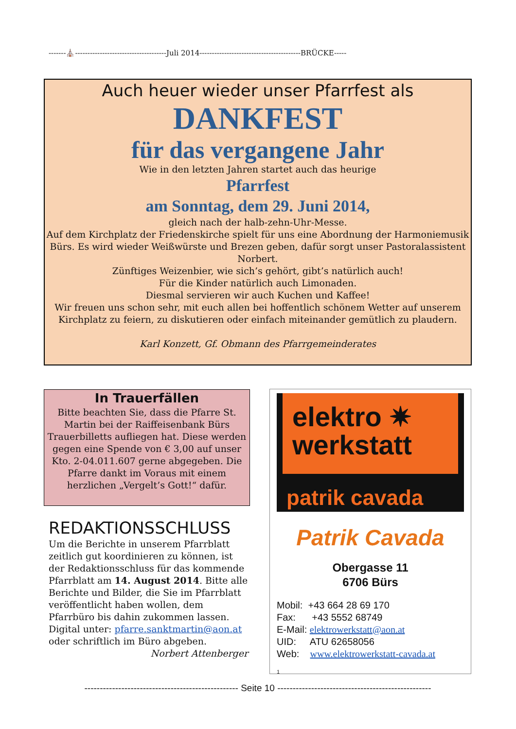-------⛪-------------------------------------Juli 2014-----------------------------------------BRÜCKE-----
Auch heuer wieder unser Pfarrfest als
DANKFEST
für das vergangene Jahr
Wie in den letzten Jahren startet auch das heurige
Pfarrfest
am Sonntag, dem 29. Juni 2014,
gleich nach der halb-zehn-Uhr-Messe.
Auf dem Kirchplatz der Friedenskirche spielt für uns eine Abordnung der Harmoniemusik Bürs. Es wird wieder Weißwürste und Brezen geben, dafür sorgt unser Pastoralassistent Norbert.
Zünftiges Weizenbier, wie sich’s gehört, gibt’s natürlich auch!
Für die Kinder natürlich auch Limonaden.
Diesmal servieren wir auch Kuchen und Kaffee!
Wir freuen uns schon sehr, mit euch allen bei hoffentlich schönem Wetter auf unserem Kirchplatz zu feiern, zu diskutieren oder einfach miteinander gemütlich zu plaudern.
Karl Konzett, Gf. Obmann des Pfarrgemeinderates
In Trauerfällen
Bitte beachten Sie, dass die Pfarre St. Martin bei der Raiffeisenbank Bürs Trauerbilletts aufliegen hat. Diese werden gegen eine Spende von € 3,00 auf unser Kto. 2-04.011.607 gerne abgegeben. Die Pfarre dankt im Voraus mit einem herzlichen „Vergelt’s Gott!“ dafür.
REDAKTIONSSCHLUSS
Um die Berichte in unserem Pfarrblatt zeitlich gut koordinieren zu können, ist der Redaktionsschluss für das kommende Pfarrblatt am 14. August 2014. Bitte alle Berichte und Bilder, die Sie im Pfarrblatt veröffentlicht haben wollen, dem Pfarrbüro bis dahin zukommen lassen. Digital unter: pfarre.sanktmartin@aon.at oder schriftlich im Büro abgeben.
Norbert Attenberger
elektro ✷
werkstatt
patrik cavada
Patrik Cavada
Obergasse 11
6706 Bürs
Mobil: +43 664 28 69 170
Fax: +43 5552 68749
E-Mail: elektrowerkstatt@aon.at
UID: ATU 62658056
Web: www.elektrowerkstatt-cavada.at
1
-------------------------------------------------- Seite 10 --------------------------------------------------